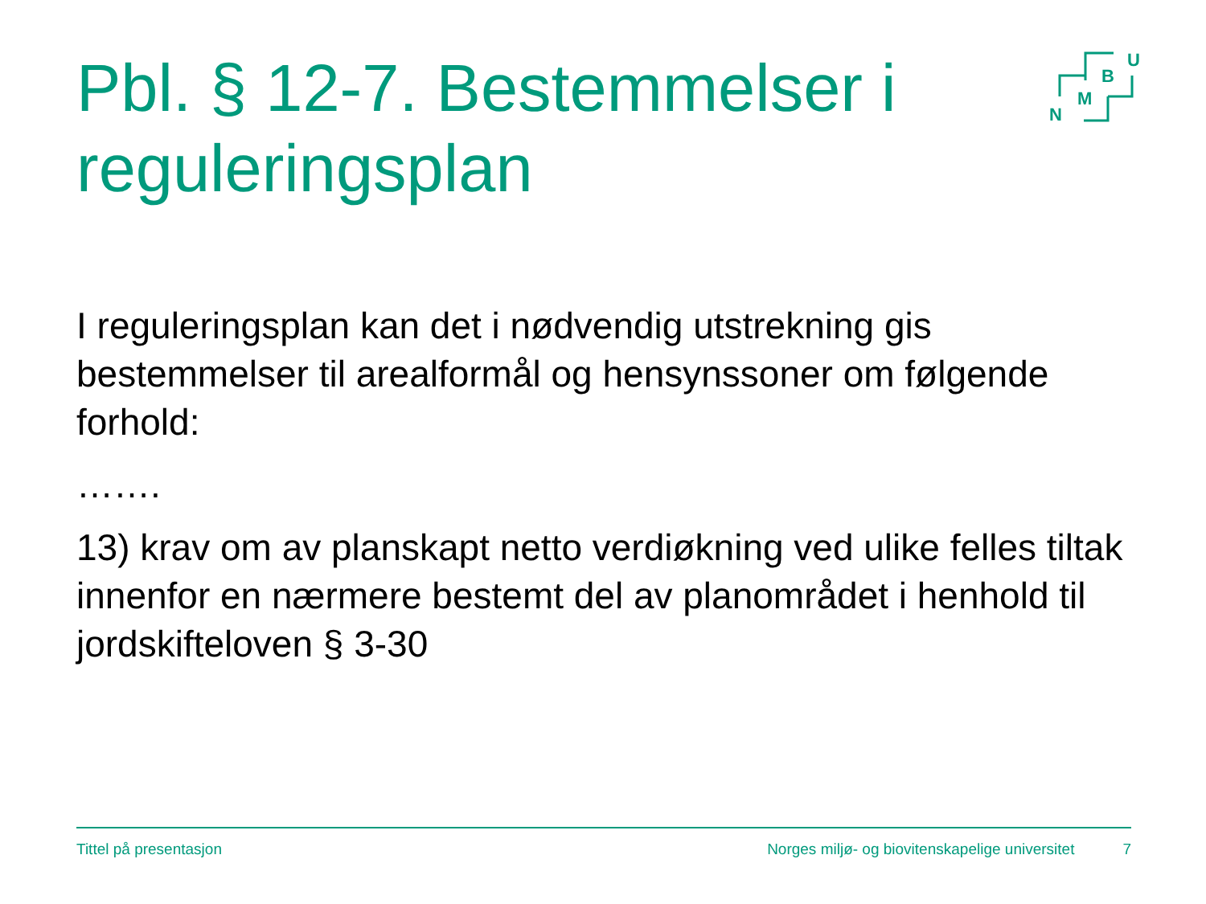Pbl. § 12-7. Bestemmelser i reguleringsplan
U
B
M
N
I reguleringsplan kan det i nødvendig utstrekning gis bestemmelser til arealformål og hensynssoner om følgende forhold:
…….
13) krav om av planskapt netto verdiøkning ved ulike felles tiltak innenfor en nærmere bestemt del av planområdet i henhold til jordskifteloven § 3-30
Tittel på presentasjon Norges miljø- og biovitenskapelige universitet 7